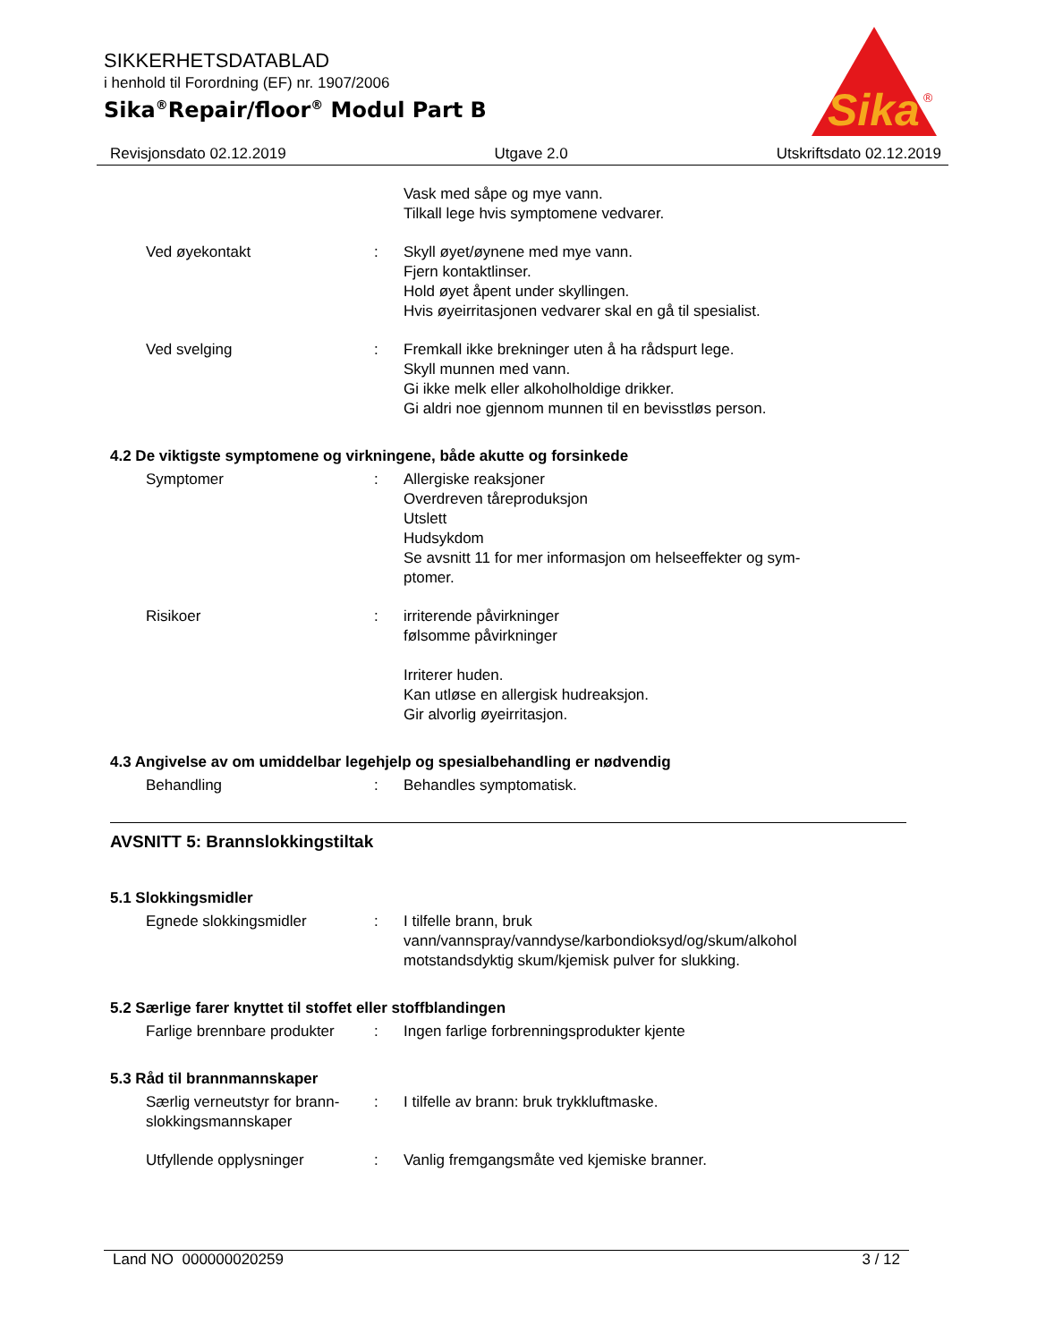SIKKERHETSDATABLAD
i henhold til Forordning (EF) nr. 1907/2006
Sika<sup>®</sup>Repair/floor<sup>®</sup> Modul Part B
Sika
®
Revisjonsdato 02.12.2019 Utgave 2.0 Utskriftsdato 02.12.2019
Vask med såpe og mye vann.
Tilkall lege hvis symptomene vedvarer.
Ved øyekontakt : Skyll øyet/øynene med mye vann.
Fjern kontaktlinser.
Hold øyet åpent under skyllingen.
Hvis øyeirritasjonen vedvarer skal en gå til spesialist.
Ved svelging : Fremkall ikke brekninger uten å ha rådspurt lege.
Skyll munnen med vann.
Gi ikke melk eller alkoholholdige drikker.
Gi aldri noe gjennom munnen til en bevisstløs person.
4.2 De viktigste symptomene og virkningene, både akutte og forsinkede
Symptomer : Allergiske reaksjoner
Overdreven tåreproduksjon
Utslett
Hudsykdom
Se avsnitt 11 for mer informasjon om helseeffekter og sym-
ptomer.
Risikoer : irriterende påvirkninger
følsomme påvirkninger
Irriterer huden.
Kan utløse en allergisk hudreaksjon.
Gir alvorlig øyeirritasjon.
4.3 Angivelse av om umiddelbar legehjelp og spesialbehandling er nødvendig
Behandling : Behandles symptomatisk.
AVSNITT 5: Brannslokkingstiltak
5.1 Slokkingsmidler
Egnede slokkingsmidler : I tilfelle brann, bruk
vann/vannspray/vanndyse/karbondioksyd/og/skum/alkohol
motstandsdyktig skum/kjemisk pulver for slukking.
5.2 Særlige farer knyttet til stoffet eller stoffblandingen
Farlige brennbare produkter
: Ingen farlige forbrenningsprodukter kjente
5.3 Råd til brannmannskaper
Særlig verneutstyr for brann-
slokkingsmannskaper
: I tilfelle av brann: bruk trykkluftmaske.
Utfyllende opplysninger : Vanlig fremgangsmåte ved kjemiske branner.
Land NO 000000020259 3 / 12